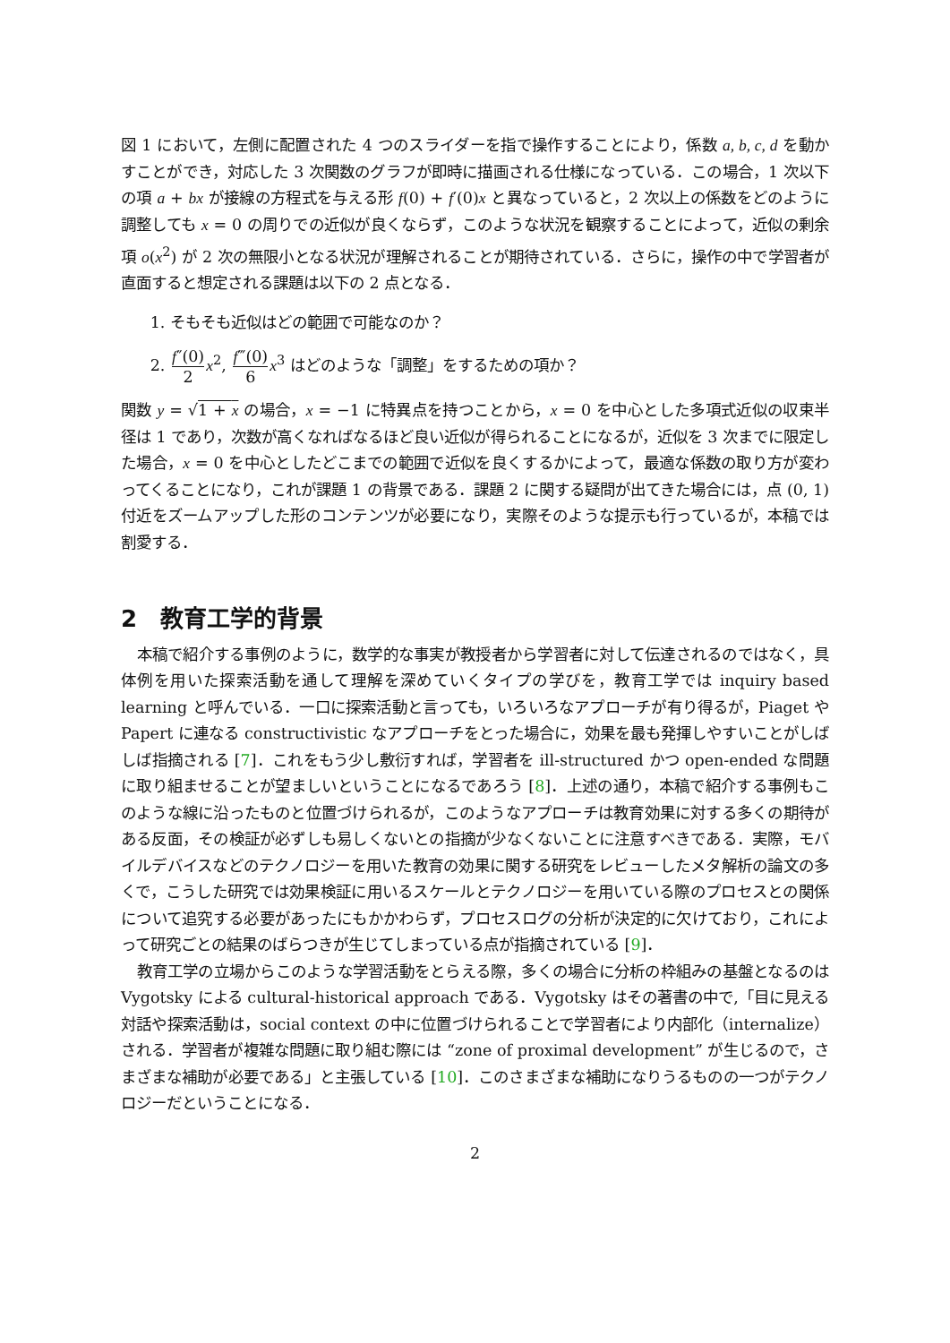図 1 において，左側に配置された 4 つのスライダーを指で操作することにより，係数 a, b, c, d を動かすことができ，対応した 3 次関数のグラフが即時に描画される仕様になっている．この場合，1 次以下の項 a + bx が接線の方程式を与える形 f(0) + f′(0)x と異なっていると，2 次以上の係数をどのように調整しても x = 0 の周りでの近似が良くならず，このような状況を観察することによって，近似の剰余項 o(x<sup>2</sup>) が 2 次の無限小となる状況が理解されることが期待されている．さらに，操作の中で学習者が直面すると想定される課題は以下の 2 点となる．
1. そもそも近似はどの範囲で可能なのか？
2. f″(0) 2 x<sup>2</sup>, f‴(0) 6 x<sup>3</sup> はどのような「調整」をするための項か？
関数 y = √1 + x の場合，x = −1 に特異点を持つことから，x = 0 を中心とした多項式近似の収束半径は 1 であり，次数が高くなればなるほど良い近似が得られることになるが，近似を 3 次までに限定した場合，x = 0 を中心としたどこまでの範囲で近似を良くするかによって，最適な係数の取り方が変わってくることになり，これが課題 1 の背景である．課題 2 に関する疑問が出てきた場合には，点 (0, 1) 付近をズームアップした形のコンテンツが必要になり，実際そのような提示も行っているが，本稿では割愛する．
2　教育工学的背景
本稿で紹介する事例のように，数学的な事実が教授者から学習者に対して伝達されるのではなく，具体例を用いた探索活動を通して理解を深めていくタイプの学びを，教育工学では inquiry based learning と呼んでいる．一口に探索活動と言っても，いろいろなアプローチが有り得るが，Piaget や Papert に連なる constructivistic なアプローチをとった場合に，効果を最も発揮しやすいことがしばしば指摘される [7]．これをもう少し敷衍すれば，学習者を ill-structured かつ open-ended な問題に取り組ませることが望ましいということになるであろう [8]．上述の通り，本稿で紹介する事例もこのような線に沿ったものと位置づけられるが，このようなアプローチは教育効果に対する多くの期待がある反面，その検証が必ずしも易しくないとの指摘が少なくないことに注意すべきである．実際，モバイルデバイスなどのテクノロジーを用いた教育の効果に関する研究をレビューしたメタ解析の論文の多くで，こうした研究では効果検証に用いるスケールとテクノロジーを用いている際のプロセスとの関係について追究する必要があったにもかかわらず，プロセスログの分析が決定的に欠けており，これによって研究ごとの結果のばらつきが生じてしまっている点が指摘されている [9]．
教育工学の立場からこのような学習活動をとらえる際，多くの場合に分析の枠組みの基盤となるのは Vygotsky による cultural-historical approach である．Vygotsky はその著書の中で,「目に見える対話や探索活動は，social context の中に位置づけられることで学習者により内部化（internalize）される．学習者が複雑な問題に取り組む際には “zone of proximal development” が生じるので，さまざまな補助が必要である」と主張している [10]．このさまざまな補助になりうるものの一つがテクノロジーだということになる．
2